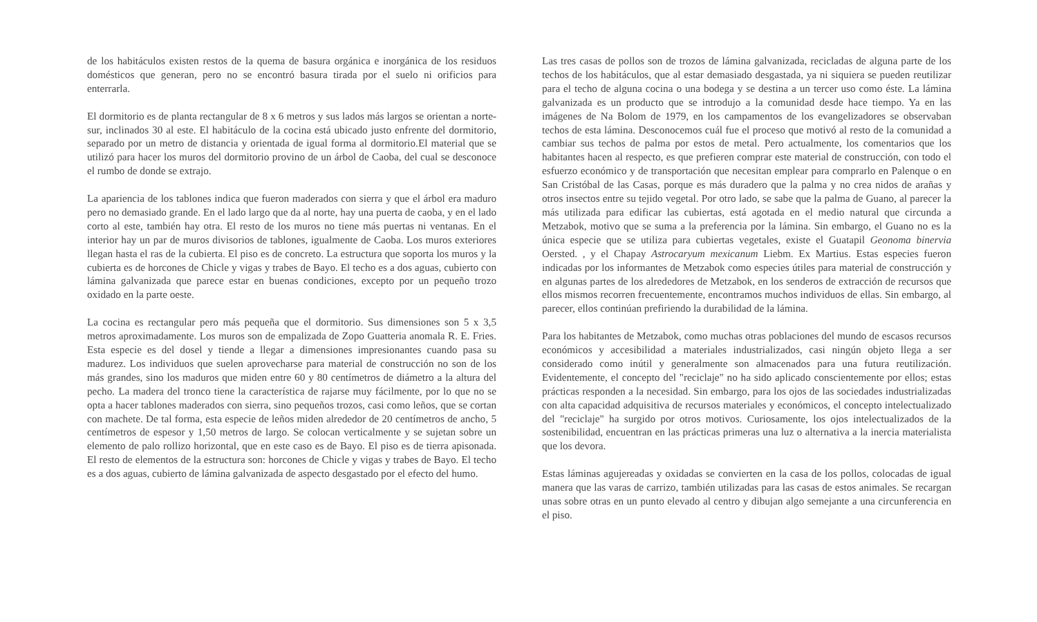de los habitáculos existen restos de la quema de basura orgánica e inorgánica de los residuos domésticos que generan, pero no se encontró basura tirada por el suelo ni orificios para enterrarla.
El dormitorio es de planta rectangular de 8 x 6 metros y sus lados más largos se orientan a norte-sur, inclinados 30 al este. El habitáculo de la cocina está ubicado justo enfrente del dormitorio, separado por un metro de distancia y orientada de igual forma al dormitorio.El material que se utilizó para hacer los muros del dormitorio provino de un árbol de Caoba, del cual se desconoce el rumbo de donde se extrajo.
La apariencia de los tablones indica que fueron maderados con sierra y que el árbol era maduro pero no demasiado grande. En el lado largo que da al norte, hay una puerta de caoba, y en el lado corto al este, también hay otra. El resto de los muros no tiene más puertas ni ventanas. En el interior hay un par de muros divisorios de tablones, igualmente de Caoba. Los muros exteriores llegan hasta el ras de la cubierta. El piso es de concreto. La estructura que soporta los muros y la cubierta es de horcones de Chicle y vigas y trabes de Bayo. El techo es a dos aguas, cubierto con lámina galvanizada que parece estar en buenas condiciones, excepto por un pequeño trozo oxidado en la parte oeste.
La cocina es rectangular pero más pequeña que el dormitorio. Sus dimensiones son 5 x 3,5 metros aproximadamente. Los muros son de empalizada de Zopo Guatteria anomala R. E. Fries. Esta especie es del dosel y tiende a llegar a dimensiones impresionantes cuando pasa su madurez. Los individuos que suelen aprovecharse para material de construcción no son de los más grandes, sino los maduros que miden entre 60 y 80 centímetros de diámetro a la altura del pecho. La madera del tronco tiene la característica de rajarse muy fácilmente, por lo que no se opta a hacer tablones maderados con sierra, sino pequeños trozos, casi como leños, que se cortan con machete. De tal forma, esta especie de leños miden alrededor de 20 centímetros de ancho, 5 centímetros de espesor y 1,50 metros de largo. Se colocan verticalmente y se sujetan sobre un elemento de palo rollizo horizontal, que en este caso es de Bayo. El piso es de tierra apisonada. El resto de elementos de la estructura son: horcones de Chicle y vigas y trabes de Bayo. El techo es a dos aguas, cubierto de lámina galvanizada de aspecto desgastado por el efecto del humo.
Las tres casas de pollos son de trozos de lámina galvanizada, recicladas de alguna parte de los techos de los habitáculos, que al estar demasiado desgastada, ya ni siquiera se pueden reutilizar para el techo de alguna cocina o una bodega y se destina a un tercer uso como éste. La lámina galvanizada es un producto que se introdujo a la comunidad desde hace tiempo. Ya en las imágenes de Na Bolom de 1979, en los campamentos de los evangelizadores se observaban techos de esta lámina. Desconocemos cuál fue el proceso que motivó al resto de la comunidad a cambiar sus techos de palma por estos de metal. Pero actualmente, los comentarios que los habitantes hacen al respecto, es que prefieren comprar este material de construcción, con todo el esfuerzo económico y de transportación que necesitan emplear para comprarlo en Palenque o en San Cristóbal de las Casas, porque es más duradero que la palma y no crea nidos de arañas y otros insectos entre su tejido vegetal. Por otro lado, se sabe que la palma de Guano, al parecer la más utilizada para edificar las cubiertas, está agotada en el medio natural que circunda a Metzabok, motivo que se suma a la preferencia por la lámina. Sin embargo, el Guano no es la única especie que se utiliza para cubiertas vegetales, existe el Guatapil Geonoma binervia Oersted. , y el Chapay Astrocaryum mexicanum Liebm. Ex Martius. Estas especies fueron indicadas por los informantes de Metzabok como especies útiles para material de construcción y en algunas partes de los alrededores de Metzabok, en los senderos de extracción de recursos que ellos mismos recorren frecuentemente, encontramos muchos individuos de ellas. Sin embargo, al parecer, ellos continúan prefiriendo la durabilidad de la lámina.
Para los habitantes de Metzabok, como muchas otras poblaciones del mundo de escasos recursos económicos y accesibilidad a materiales industrializados, casi ningún objeto llega a ser considerado como inútil y generalmente son almacenados para una futura reutilización. Evidentemente, el concepto del "reciclaje" no ha sido aplicado conscientemente por ellos; estas prácticas responden a la necesidad. Sin embargo, para los ojos de las sociedades industrializadas con alta capacidad adquisitiva de recursos materiales y económicos, el concepto intelectualizado del "reciclaje" ha surgido por otros motivos. Curiosamente, los ojos intelectualizados de la sostenibilidad, encuentran en las prácticas primeras una luz o alternativa a la inercia materialista que los devora.
Estas láminas agujereadas y oxidadas se convierten en la casa de los pollos, colocadas de igual manera que las varas de carrizo, también utilizadas para las casas de estos animales. Se recargan unas sobre otras en un punto elevado al centro y dibujan algo semejante a una circunferencia en el piso.